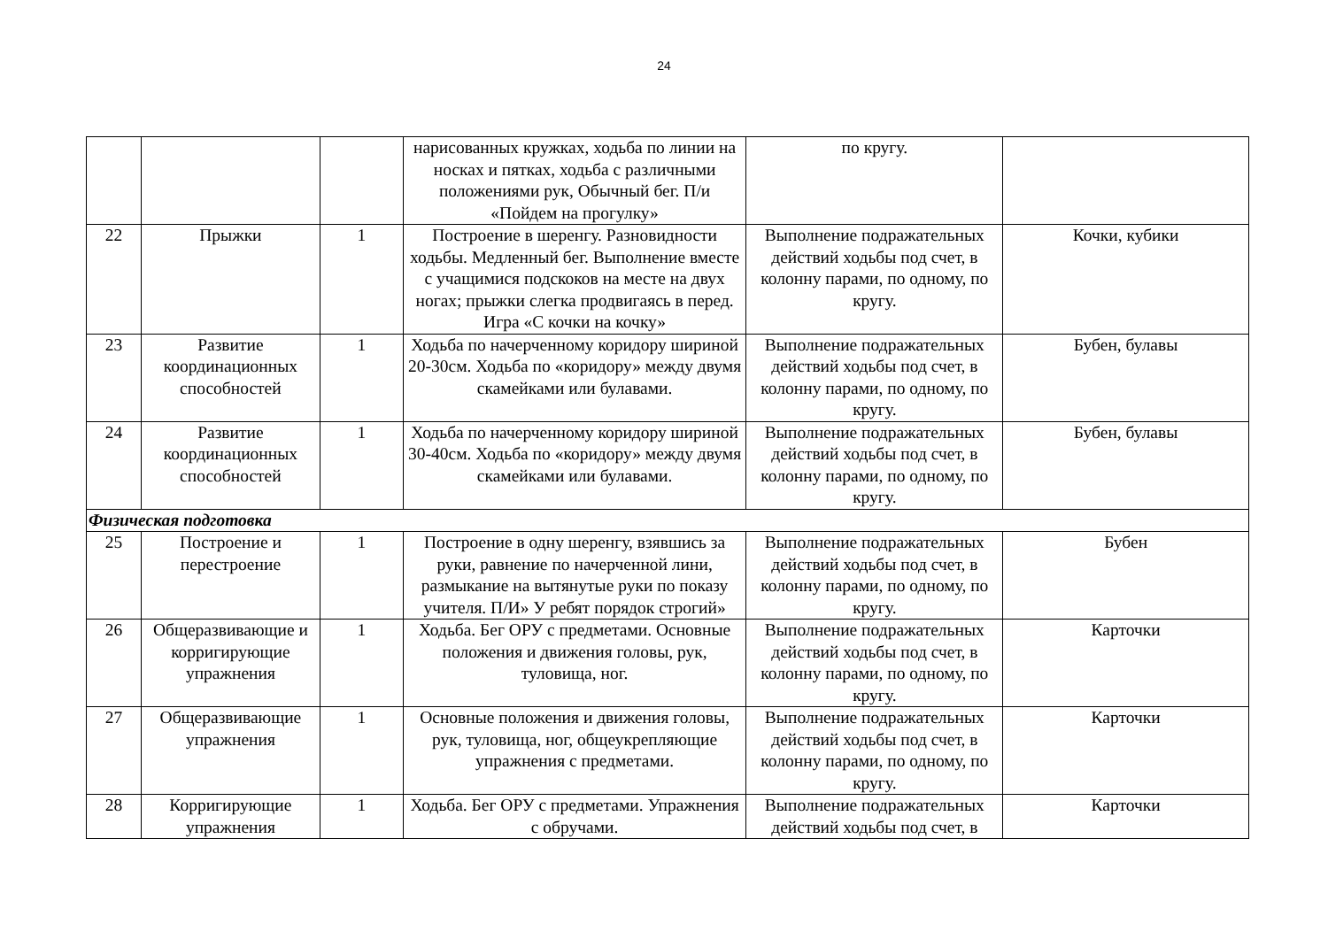24
| | | | нарисованных кружках, ходьба по линии на носках и пятках, ходьба с различными положениями рук, Обычный бег. П/и «Пойдем на прогулку» | по кругу. | |
| 22 | Прыжки | 1 | Построение в шеренгу. Разновидности ходьбы. Медленный бег. Выполнение вместе с учащимися подскоков на месте на двух ногах; прыжки слегка продвигаясь в перед. Игра «С кочки на кочку» | Выполнение подражательных действий ходьбы под счет, в колонну парами, по одному, по кругу. | Кочки, кубики |
| 23 | Развитие координационных способностей | 1 | Ходьба по начерченному коридору шириной 20-30см. Ходьба по «коридору» между двумя скамейками или булавами. | Выполнение подражательных действий ходьбы под счет, в колонну парами, по одному, по кругу. | Бубен, булавы |
| 24 | Развитие координационных способностей | 1 | Ходьба по начерченному коридору шириной 30-40см. Ходьба по «коридору» между двумя скамейками или булавами. | Выполнение подражательных действий ходьбы под счет, в колонну парами, по одному, по кругу. | Бубен, булавы |
| Физическая подготовка | | | | | |
| 25 | Построение и перестроение | 1 | Построение в одну шеренгу, взявшись за руки, равнение по начерченной лини, размыкание на вытянутые руки по показу учителя. П/И» У ребят порядок строгий» | Выполнение подражательных действий ходьбы под счет, в колонну парами, по одному, по кругу. | Бубен |
| 26 | Общеразвивающие и корригирующие упражнения | 1 | Ходьба. Бег ОРУ с предметами. Основные положения и движения головы, рук, туловища, ног. | Выполнение подражательных действий ходьбы под счет, в колонну парами, по одному, по кругу. | Карточки |
| 27 | Общеразвивающие упражнения | 1 | Основные положения и движения головы, рук, туловища, ног, общеукрепляющие упражнения с предметами. | Выполнение подражательных действий ходьбы под счет, в колонну парами, по одному, по кругу. | Карточки |
| 28 | Корригирующие упражнения | 1 | Ходьба. Бег ОРУ с предметами. Упражнения с обручами. | Выполнение подражательных действий ходьбы под счет, в | Карточки |